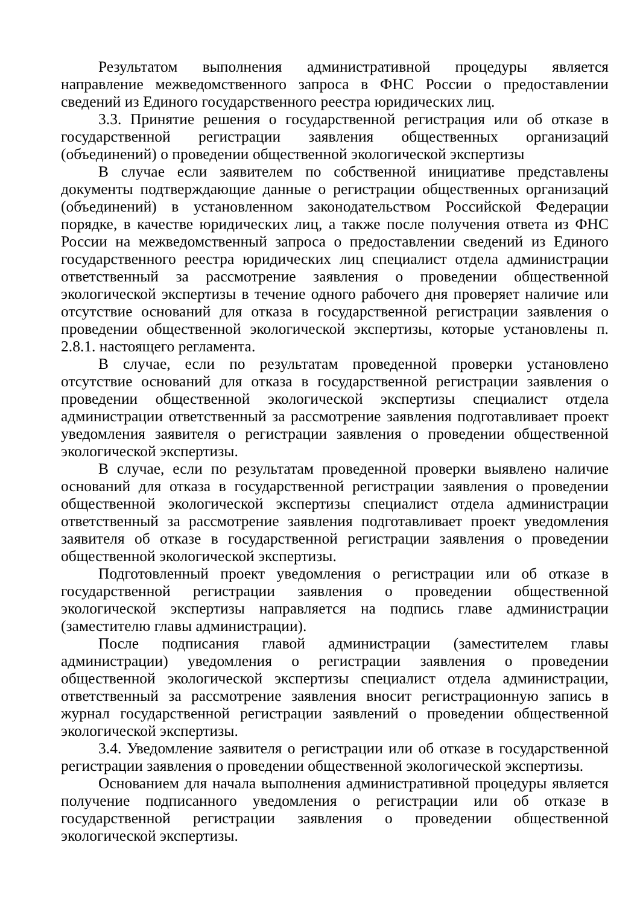Результатом выполнения административной процедуры является направление межведомственного запроса в ФНС России о предоставлении сведений из Единого государственного реестра юридических лиц.
3.3. Принятие решения о государственной регистрация или об отказе в государственной регистрации заявления общественных организаций (объединений) о проведении общественной экологической экспертизы
В случае если заявителем по собственной инициативе представлены документы подтверждающие данные о регистрации общественных организаций (объединений) в установленном законодательством Российской Федерации порядке, в качестве юридических лиц, а также после получения ответа из ФНС России на межведомственный запроса о предоставлении сведений из Единого государственного реестра юридических лиц специалист отдела администрации ответственный за рассмотрение заявления о проведении общественной экологической экспертизы в течение одного рабочего дня проверяет наличие или отсутствие оснований для отказа в государственной регистрации заявления о проведении общественной экологической экспертизы, которые установлены п. 2.8.1. настоящего регламента.
В случае, если по результатам проведенной проверки установлено отсутствие оснований для отказа в государственной регистрации заявления о проведении общественной экологической экспертизы специалист отдела администрации ответственный за рассмотрение заявления подготавливает проект уведомления заявителя о регистрации заявления о проведении общественной экологической экспертизы.
В случае, если по результатам проведенной проверки выявлено наличие оснований для отказа в государственной регистрации заявления о проведении общественной экологической экспертизы специалист отдела администрации ответственный за рассмотрение заявления подготавливает проект уведомления заявителя об отказе в государственной регистрации заявления о проведении общественной экологической экспертизы.
Подготовленный проект уведомления о регистрации или об отказе в государственной регистрации заявления о проведении общественной экологической экспертизы направляется на подпись главе администрации (заместителю главы администрации).
После подписания главой администрации (заместителем главы администрации) уведомления о регистрации заявления о проведении общественной экологической экспертизы специалист отдела администрации, ответственный за рассмотрение заявления вносит регистрационную запись в журнал государственной регистрации заявлений о проведении общественной экологической экспертизы.
3.4. Уведомление заявителя о регистрации или об отказе в государственной регистрации заявления о проведении общественной экологической экспертизы.
Основанием для начала выполнения административной процедуры является получение подписанного уведомления о регистрации или об отказе в государственной регистрации заявления о проведении общественной экологической экспертизы.